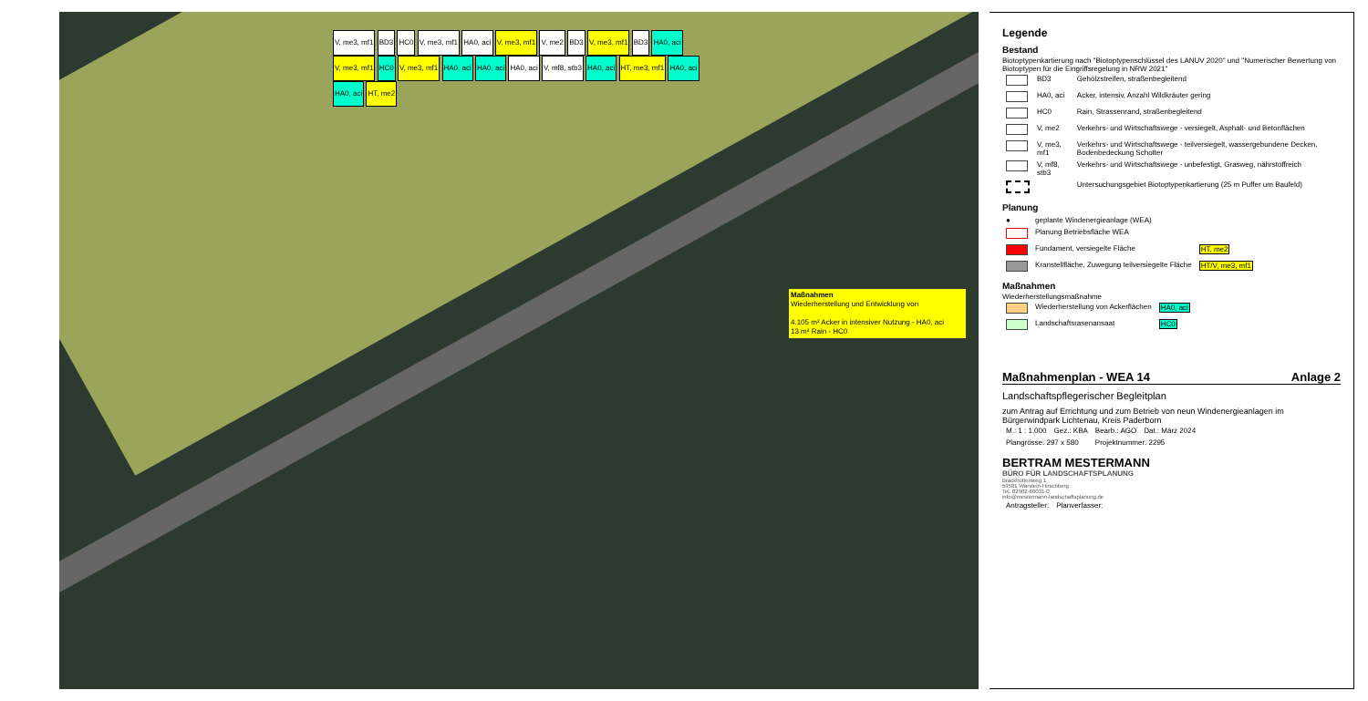V, me3, mf1 BD3 HC0 V, me3, mf1 HA0, aci V, me3, mf1 V, me2 BD3 V, me3, mf1 BD3 HA0, aci V, me3, mf1 HC0 V, me3, mf1 HA0, aci HA0, aci HA0, aci V, mf8, stb3 HA0, aci HT, me3, mf1 HA0, aci HA0, aci HT, me2
Maßnahmen
Wiederherstellung und Entwicklung von
4.105 m² Acker in intensiver Nutzung - HA0, aci
13 m² Rain - HC0
Legende
Bestand
Biotoptypenkartierung nach "Biotoptypenschlüssel des LANUV 2020" und "Numerischer Bewertung von Biotoptypen für die Eingriffsregelung in NRW 2021"
| | BD3 | Gehölzstreifen, straßenbegleitend |
| | HA0, aci | Acker, intensiv, Anzahl Wildkräuter gering |
| | HC0 | Rain, Strassenrand, straßenbegleitend |
| | V, me2 | Verkehrs- und Wirtschaftswege - versiegelt, Asphalt- und Betonflächen |
| | V, me3, mf1 | Verkehrs- und Wirtschaftswege - teilversiegelt, wassergebundene Decken, Bodenbedeckung Schotter |
| | V, mf8, stb3 | Verkehrs- und Wirtschaftswege - unbefestigt, Grasweg, nährstoffreich |
| | | Untersuchungsgebiet Biotoptypenkartierung (25 m Puffer um Baufeld) |
Planung
| ● | geplante Windenergieanlage (WEA) | |
| | Planung Betriebsfläche WEA | |
| | Fundament, versiegelte Fläche | HT, me2 |
| | Kranstellfläche, Zuwegung teilversiegelte Fläche | HT/V, me3, mf1 |
Maßnahmen
Wiederherstellungsmaßnahme
| | Wiederherstellung von Ackerflächen | HA0, aci |
| | Landschaftsrasenansaat | HC0 |
Maßnahmenplan - WEA 14 Anlage 2
Landschaftspflegerischer Begleitplan
zum Antrag auf Errichtung und zum Betrieb von neun Windenergieanlagen im Bürgerwindpark Lichtenau, Kreis Paderborn
| M.: 1 : 1.000 | Gez.: KBA | Bearb.: AGO | Dat.: März 2024 |
| Plangrösse: 297 x 580 | | Projektnummer: 2295 | |
BERTRAM MESTERMANN
BÜRO FÜR LANDSCHAFTSPLANUNG
Brackhüttenweg 1
59581 Warstein-Hirschberg
Tel. 02902-66031-0
info@mestermann-landschaftsplanung.de
| Antragsteller: | Planverfasser: |